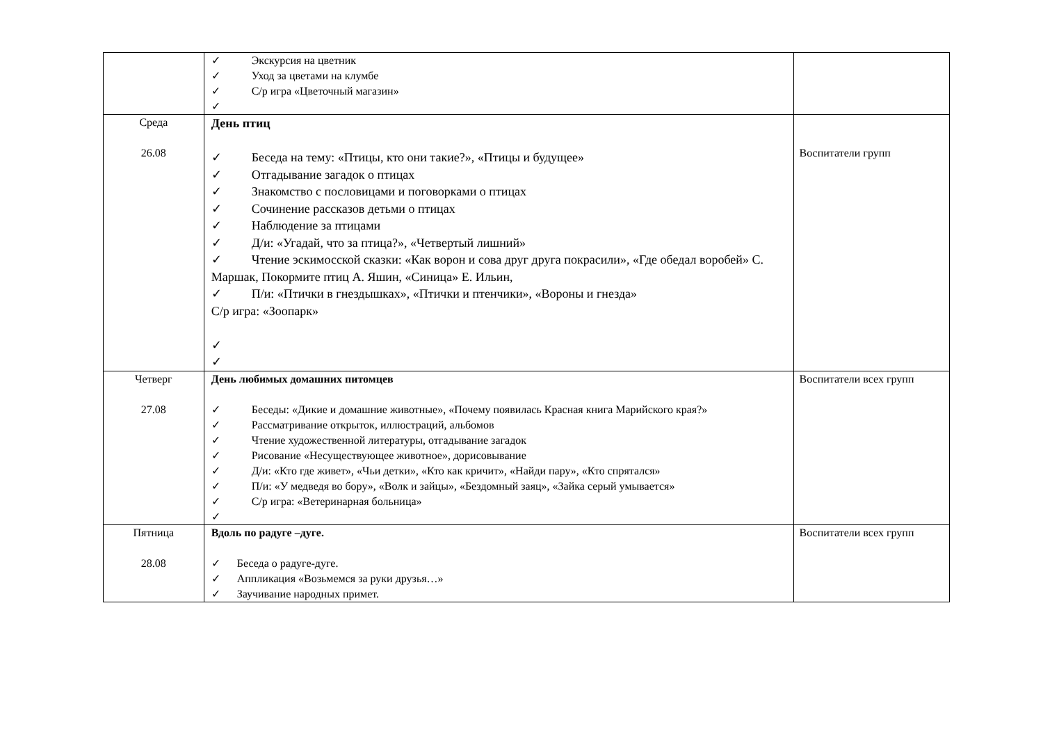| | ✓ Экскурсия на цветник ✓ Уход за цветами на клумбе ✓ С/р игра «Цветочный магазин» ✓ | |
| Среда 26.08 | День птиц ✓ Беседа на тему: «Птицы, кто они такие?», «Птицы и будущее» ✓ Отгадывание загадок о птицах ✓ Знакомство с пословицами и поговорками о птицах ✓ Сочинение рассказов детьми о птицах ✓ Наблюдение за птицами ✓ Д/и: «Угадай, что за птица?», «Четвертый лишний» ✓ Чтение эскимосской сказки: «Как ворон и сова друг друга покрасили», «Где обедал воробей» С. Маршак, Покормите птиц А. Яшин, «Синица» Е. Ильин, ✓ П/и: «Птички в гнездышках», «Птички и птенчики», «Вороны и гнезда» С/р игра: «Зоопарк» ✓ ✓ | Воспитатели групп |
| Четверг 27.08 | День любимых домашних питомцев ✓ Беседы: «Дикие и домашние животные», «Почему появилась Красная книга Марийского края?» ✓ Рассматривание открыток, иллюстраций, альбомов ✓ Чтение художественной литературы, отгадывание загадок ✓ Рисование «Несуществующее животное», дорисовывание ✓ Д/и: «Кто где живет», «Чьи детки», «Кто как кричит», «Найди пару», «Кто спрятался» ✓ П/и: «У медведя во бору», «Волк и зайцы», «Бездомный заяц», «Зайка серый умывается» ✓ С/р игра: «Ветеринарная больница» ✓ | Воспитатели всех групп |
| Пятница 28.08 | Вдоль по радуге –дуге. ✓ Беседа о радуге-дуге. ✓ Аппликация «Возьмемся за руки друзья…» ✓ Заучивание народных примет. | Воспитатели всех групп |